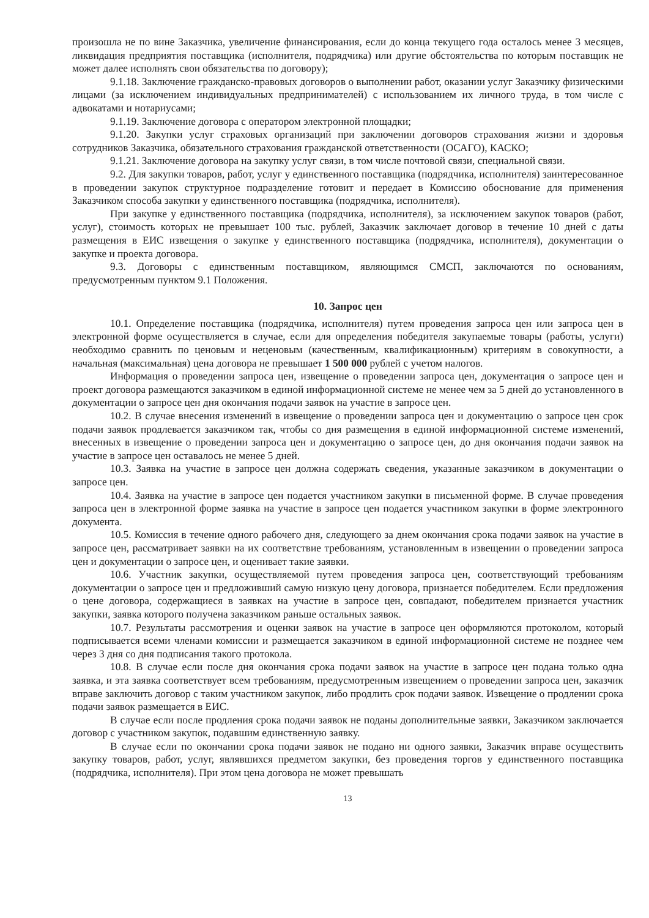произошла не по вине Заказчика, увеличение финансирования, если до конца текущего года осталось менее 3 месяцев, ликвидация предприятия поставщика (исполнителя, подрядчика) или другие обстоятельства по которым поставщик не может далее исполнять свои обязательства по договору);
9.1.18. Заключение гражданско-правовых договоров о выполнении работ, оказании услуг Заказчику физическими лицами (за исключением индивидуальных предпринимателей) с использованием их личного труда, в том числе с адвокатами и нотариусами;
9.1.19. Заключение договора с оператором электронной площадки;
9.1.20. Закупки услуг страховых организаций при заключении договоров страхования жизни и здоровья сотрудников Заказчика, обязательного страхования гражданской ответственности (ОСАГО), КАСКО;
9.1.21. Заключение договора на закупку услуг связи, в том числе почтовой связи, специальной связи.
9.2. Для закупки товаров, работ, услуг у единственного поставщика (подрядчика, исполнителя) заинтересованное в проведении закупок структурное подразделение готовит и передает в Комиссию обоснование для применения Заказчиком способа закупки у единственного поставщика (подрядчика, исполнителя).
При закупке у единственного поставщика (подрядчика, исполнителя), за исключением закупок товаров (работ, услуг), стоимость которых не превышает 100 тыс. рублей, Заказчик заключает договор в течение 10 дней с даты размещения в ЕИС извещения о закупке у единственного поставщика (подрядчика, исполнителя), документации о закупке и проекта договора.
9.3. Договоры с единственным поставщиком, являющимся СМСП, заключаются по основаниям, предусмотренным пунктом 9.1 Положения.
10. Запрос цен
10.1. Определение поставщика (подрядчика, исполнителя) путем проведения запроса цен или запроса цен в электронной форме осуществляется в случае, если для определения победителя закупаемые товары (работы, услуги) необходимо сравнить по ценовым и неценовым (качественным, квалификационным) критериям в совокупности, а начальная (максимальная) цена договора не превышает 1 500 000 рублей с учетом налогов.
Информация о проведении запроса цен, извещение о проведении запроса цен, документация о запросе цен и проект договора размещаются заказчиком в единой информационной системе не менее чем за 5 дней до установленного в документации о запросе цен дня окончания подачи заявок на участие в запросе цен.
10.2. В случае внесения изменений в извещение о проведении запроса цен и документацию о запросе цен срок подачи заявок продлевается заказчиком так, чтобы со дня размещения в единой информационной системе изменений, внесенных в извещение о проведении запроса цен и документацию о запросе цен, до дня окончания подачи заявок на участие в запросе цен оставалось не менее 5 дней.
10.3. Заявка на участие в запросе цен должна содержать сведения, указанные заказчиком в документации о запросе цен.
10.4. Заявка на участие в запросе цен подается участником закупки в письменной форме. В случае проведения запроса цен в электронной форме заявка на участие в запросе цен подается участником закупки в форме электронного документа.
10.5. Комиссия в течение одного рабочего дня, следующего за днем окончания срока подачи заявок на участие в запросе цен, рассматривает заявки на их соответствие требованиям, установленным в извещении о проведении запроса цен и документации о запросе цен, и оценивает такие заявки.
10.6. Участник закупки, осуществляемой путем проведения запроса цен, соответствующий требованиям документации о запросе цен и предложивший самую низкую цену договора, признается победителем. Если предложения о цене договора, содержащиеся в заявках на участие в запросе цен, совпадают, победителем признается участник закупки, заявка которого получена заказчиком раньше остальных заявок.
10.7. Результаты рассмотрения и оценки заявок на участие в запросе цен оформляются протоколом, который подписывается всеми членами комиссии и размещается заказчиком в единой информационной системе не позднее чем через 3 дня со дня подписания такого протокола.
10.8. В случае если после дня окончания срока подачи заявок на участие в запросе цен подана только одна заявка, и эта заявка соответствует всем требованиям, предусмотренным извещением о проведении запроса цен, заказчик вправе заключить договор с таким участником закупок, либо продлить срок подачи заявок. Извещение о продлении срока подачи заявок размещается в ЕИС.
В случае если после продления срока подачи заявок не поданы дополнительные заявки, Заказчиком заключается договор с участником закупок, подавшим единственную заявку.
В случае если по окончании срока подачи заявок не подано ни одного заявки, Заказчик вправе осуществить закупку товаров, работ, услуг, являвшихся предметом закупки, без проведения торгов у единственного поставщика (подрядчика, исполнителя). При этом цена договора не может превышать
13